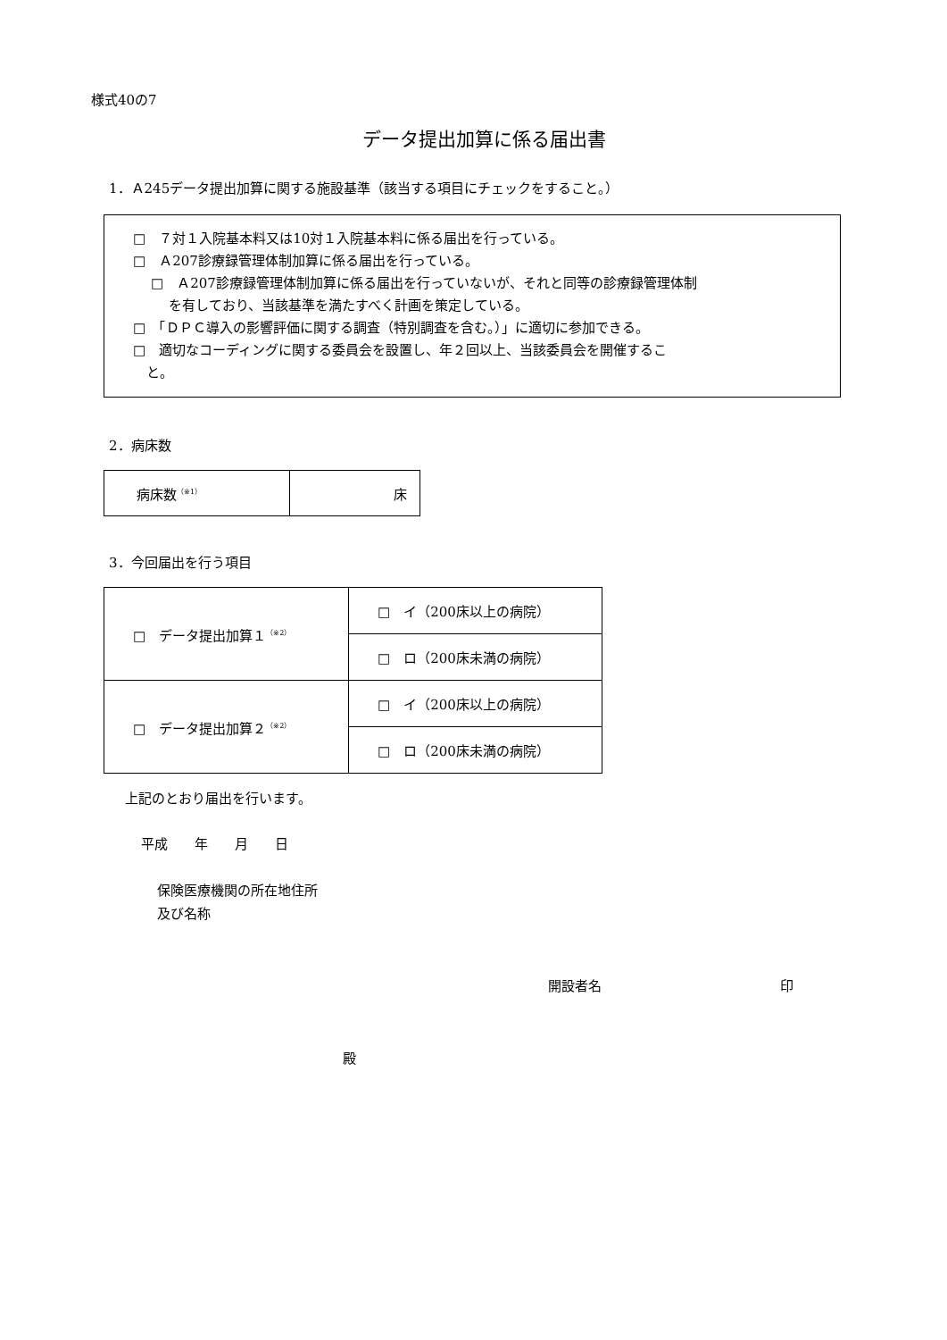様式40の7
データ提出加算に係る届出書
1．Ａ245データ提出加算に関する施設基準（該当する項目にチェックをすること。）
□　７対１入院基本料又は10対１入院基本料に係る届出を行っている。
□　Ａ207診療録管理体制加算に係る届出を行っている。
□　Ａ207診療録管理体制加算に係る届出を行っていないが、それと同等の診療録管理体制
　 を有しており、当該基準を満たすべく計画を策定している。
□　「ＤＰＣ導入の影響評価に関する調査（特別調査を含む。）」に適切に参加できる。
□　適切なコーディングに関する委員会を設置し、年２回以上、当該委員会を開催するこ
　と。
2．病床数
| 病床数<sup>（※1）</sup> | 床 |
3．今回届出を行う項目
| □ データ提出加算１<sup>（※2）</sup> | □ イ（200床以上の病院） |
| | □ ロ（200床未満の病院） |
| □ データ提出加算２<sup>（※2）</sup> | □ イ（200床以上の病院） |
| | □ ロ（200床未満の病院） |
上記のとおり届出を行います。
平成　　年　　月　　日
保険医療機関の所在地住所
及び名称
開設者名　　　　　　　　　　　　　 印
殿